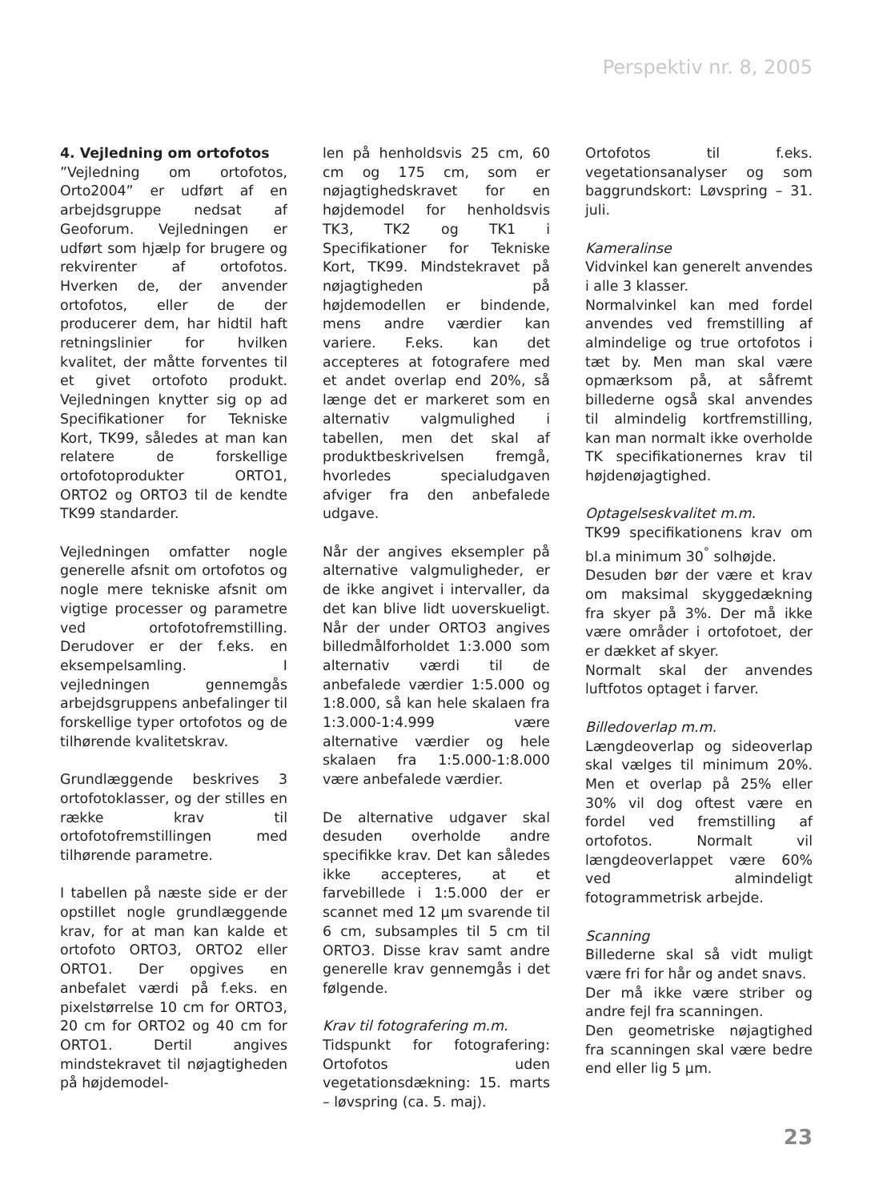Perspektiv nr. 8, 2005
4. Vejledning om ortofotos
”Vejledning om ortofotos, Orto2004” er udført af en arbejdsgruppe nedsat af Geoforum. Vejledningen er udført som hjælp for brugere og rekvirenter af ortofotos. Hverken de, der anvender ortofotos, eller de der producerer dem, har hidtil haft retningslinier for hvilken kvalitet, der måtte forventes til et givet ortofoto produkt. Vejledningen knytter sig op ad Specifikationer for Tekniske Kort, TK99, således at man kan relatere de forskellige ortofotoprodukter ORTO1, ORTO2 og ORTO3 til de kendte TK99 standarder.
Vejledningen omfatter nogle generelle afsnit om ortofotos og nogle mere tekniske afsnit om vigtige processer og parametre ved ortofotofremstilling. Derudover er der f.eks. en eksempelsamling. I vejledningen gennemgås arbejdsgruppens anbefalinger til forskellige typer ortofotos og de tilhørende kvalitetskrav.
Grundlæggende beskrives 3 ortofotoklasser, og der stilles en række krav til ortofotofremstillingen med tilhørende parametre.
I tabellen på næste side er der opstillet nogle grundlæggende krav, for at man kan kalde et ortofoto ORTO3, ORTO2 eller ORTO1. Der opgives en anbefalet værdi på f.eks. en pixelstørrelse 10 cm for ORTO3, 20 cm for ORTO2 og 40 cm for ORTO1. Dertil angives mindstekravet til nøjagtigheden på højdemodel-
len på henholdsvis 25 cm, 60 cm og 175 cm, som er nøjagtighedskravet for en højdemodel for henholdsvis TK3, TK2 og TK1 i Specifikationer for Tekniske Kort, TK99. Mindstekravet på nøjagtigheden på højdemodellen er bindende, mens andre værdier kan variere. F.eks. kan det accepteres at fotografere med et andet overlap end 20%, så længe det er markeret som en alternativ valgmulighed i tabellen, men det skal af produktbeskrivelsen fremgå, hvorledes specialudgaven afviger fra den anbefalede udgave.
Når der angives eksempler på alternative valgmuligheder, er de ikke angivet i intervaller, da det kan blive lidt uoverskueligt. Når der under ORTO3 angives billedmålforholdet 1:3.000 som alternativ værdi til de anbefalede værdier 1:5.000 og 1:8.000, så kan hele skalaen fra 1:3.000-1:4.999 være alternative værdier og hele skalaen fra 1:5.000-1:8.000 være anbefalede værdier.
De alternative udgaver skal desuden overholde andre specifikke krav. Det kan således ikke accepteres, at et farvebillede i 1:5.000 der er scannet med 12 µm svarende til 6 cm, subsamples til 5 cm til ORTO3. Disse krav samt andre generelle krav gennemgås i det følgende.
Krav til fotografering m.m.
Tidspunkt for fotografering: Ortofotos uden vegetationsdækning: 15. marts – løvspring (ca. 5. maj).
Ortofotos til f.eks. vegetationsanalyser og som baggrundskort: Løvspring – 31. juli.
Kameralinse
Vidvinkel kan generelt anvendes i alle 3 klasser.
Normalvinkel kan med fordel anvendes ved fremstilling af almindelige og true ortofotos i tæt by. Men man skal være opmærksom på, at såfremt billederne også skal anvendes til almindelig kortfremstilling, kan man normalt ikke overholde TK specifikationernes krav til højdenøjagtighed.
Optagelseskvalitet m.m.
TK99 specifikationens krav om bl.a minimum 30<sup>°</sup> solhøjde.
Desuden bør der være et krav om maksimal skyggedækning fra skyer på 3%. Der må ikke være områder i ortofotoet, der er dækket af skyer.
Normalt skal der anvendes luftfotos optaget i farver.
Billedoverlap m.m.
Længdeoverlap og sideoverlap skal vælges til minimum 20%. Men et overlap på 25% eller 30% vil dog oftest være en fordel ved fremstilling af ortofotos. Normalt vil længdeoverlappet være 60% ved almindeligt fotogrammetrisk arbejde.
Scanning
Billederne skal så vidt muligt være fri for hår og andet snavs.
Der må ikke være striber og andre fejl fra scanningen.
Den geometriske nøjagtighed fra scanningen skal være bedre end eller lig 5 µm.
23